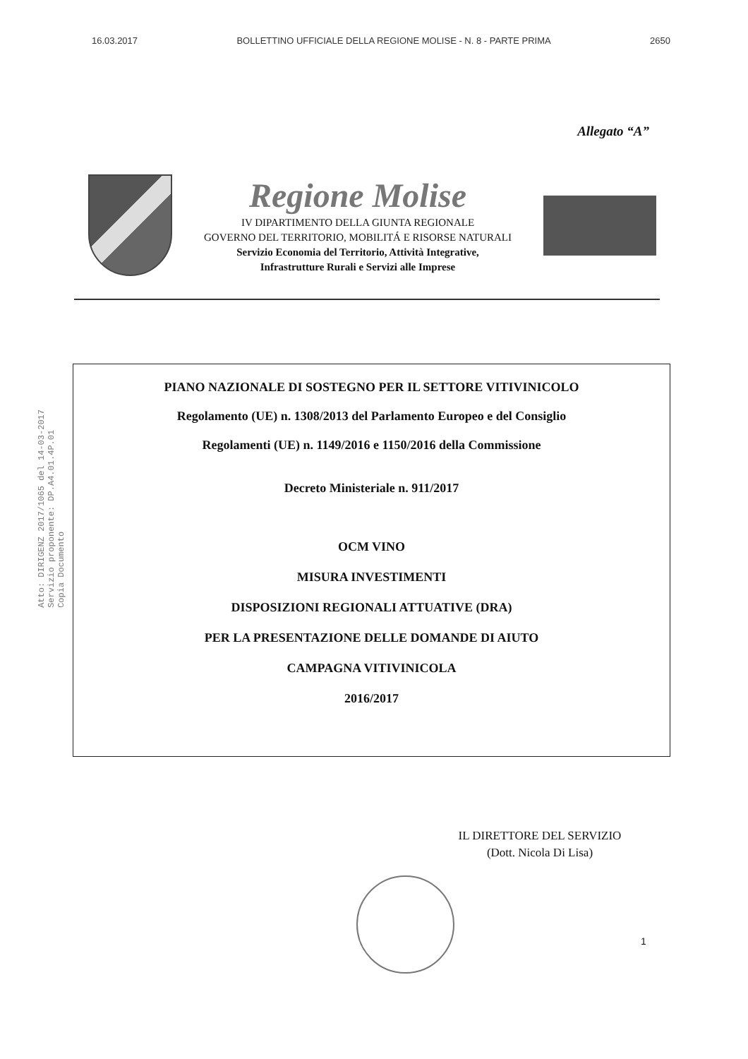16.03.2017 BOLLETTINO UFFICIALE DELLA REGIONE MOLISE - N. 8 - PARTE PRIMA 2650
Allegato “A”
Regione Molise
IV DIPARTIMENTO DELLA GIUNTA REGIONALE
GOVERNO DEL TERRITORIO, MOBILITÁ E RISORSE NATURALI
Servizio Economia del Territorio, Attività Integrative,
Infrastrutture Rurali e Servizi alle Imprese
Atto: DIRIGENZ 2017/1065 del 14-03-2017
Servizio proponente: DP.A4.01.4P.01
Copia Documento
PIANO NAZIONALE DI SOSTEGNO PER IL SETTORE VITIVINICOLO
Regolamento (UE) n. 1308/2013 del Parlamento Europeo e del Consiglio
Regolamenti (UE) n. 1149/2016 e 1150/2016 della Commissione
Decreto Ministeriale n. 911/2017
OCM VINO
MISURA INVESTIMENTI
DISPOSIZIONI REGIONALI ATTUATIVE (DRA)
PER LA PRESENTAZIONE DELLE DOMANDE DI AIUTO
CAMPAGNA VITIVINICOLA
2016/2017
IL DIRETTORE DEL SERVIZIO
(Dott. Nicola Di Lisa)
1